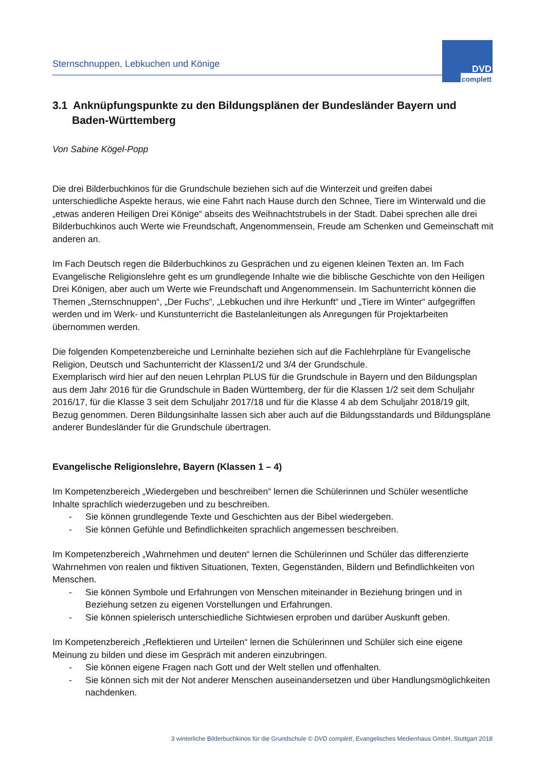Sternschnuppen, Lebkuchen und Könige
DVD
complett
3.1 Anknüpfungspunkte zu den Bildungsplänen der Bundesländer Bayern und Baden-Württemberg
Von Sabine Kögel-Popp
Die drei Bilderbuchkinos für die Grundschule beziehen sich auf die Winterzeit und greifen dabei unterschiedliche Aspekte heraus, wie eine Fahrt nach Hause durch den Schnee, Tiere im Winterwald und die „etwas anderen Heiligen Drei Könige“ abseits des Weihnachtstrubels in der Stadt. Dabei sprechen alle drei Bilderbuchkinos auch Werte wie Freundschaft, Angenommensein, Freude am Schenken und Gemeinschaft mit anderen an.
Im Fach Deutsch regen die Bilderbuchkinos zu Gesprächen und zu eigenen kleinen Texten an. Im Fach Evangelische Religionslehre geht es um grundlegende Inhalte wie die biblische Geschichte von den Heiligen Drei Königen, aber auch um Werte wie Freundschaft und Angenommensein. Im Sachunterricht können die Themen „Sternschnuppen“, „Der Fuchs“, „Lebkuchen und ihre Herkunft“ und „Tiere im Winter“ aufgegriffen werden und im Werk- und Kunstunterricht die Bastelanleitungen als Anregungen für Projektarbeiten übernommen werden.
Die folgenden Kompetenzbereiche und Lerninhalte beziehen sich auf die Fachlehrpläne für Evangelische Religion, Deutsch und Sachunterricht der Klassen1/2 und 3/4 der Grundschule.
Exemplarisch wird hier auf den neuen Lehrplan PLUS für die Grundschule in Bayern und den Bildungsplan aus dem Jahr 2016 für die Grundschule in Baden Württemberg, der für die Klassen 1/2 seit dem Schuljahr 2016/17, für die Klasse 3 seit dem Schuljahr 2017/18 und für die Klasse 4 ab dem Schuljahr 2018/19 gilt, Bezug genommen. Deren Bildungsinhalte lassen sich aber auch auf die Bildungsstandards und Bildungspläne anderer Bundesländer für die Grundschule übertragen.
Evangelische Religionslehre, Bayern (Klassen 1 – 4)
Im Kompetenzbereich „Wiedergeben und beschreiben“ lernen die Schülerinnen und Schüler wesentliche Inhalte sprachlich wiederzugeben und zu beschreiben.
- Sie können grundlegende Texte und Geschichten aus der Bibel wiedergeben.
- Sie können Gefühle und Befindlichkeiten sprachlich angemessen beschreiben.
Im Kompetenzbereich „Wahrnehmen und deuten“ lernen die Schülerinnen und Schüler das differenzierte Wahrnehmen von realen und fiktiven Situationen, Texten, Gegenständen, Bildern und Befindlichkeiten von Menschen.
- Sie können Symbole und Erfahrungen von Menschen miteinander in Beziehung bringen und in Beziehung setzen zu eigenen Vorstellungen und Erfahrungen.
- Sie können spielerisch unterschiedliche Sichtwiesen erproben und darüber Auskunft geben.
Im Kompetenzbereich „Reflektieren und Urteilen“ lernen die Schülerinnen und Schüler sich eine eigene Meinung zu bilden und diese im Gespräch mit anderen einzubringen.
- Sie können eigene Fragen nach Gott und der Welt stellen und offenhalten.
- Sie können sich mit der Not anderer Menschen auseinandersetzen und über Handlungsmöglichkeiten nachdenken.
3 winterliche Bilderbuchkinos für die Grundschule © DVD complett, Evangelisches Medienhaus GmbH, Stuttgart 2018